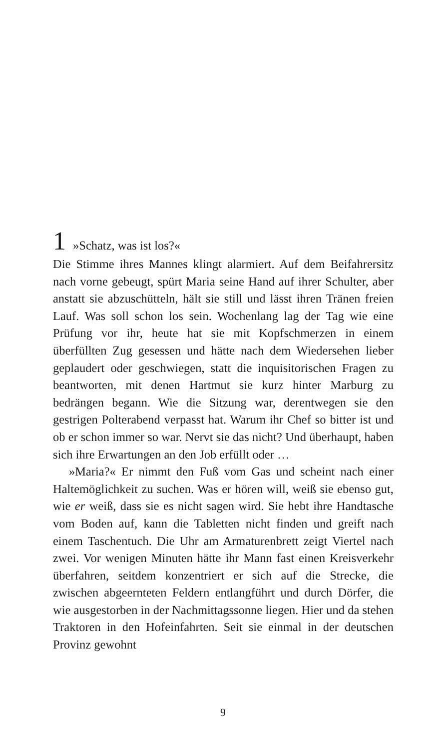1 »Schatz, was ist los?«
Die Stimme ihres Mannes klingt alarmiert. Auf dem Beifahrersitz nach vorne gebeugt, spürt Maria seine Hand auf ihrer Schulter, aber anstatt sie abzuschütteln, hält sie still und lässt ihren Tränen freien Lauf. Was soll schon los sein. Wochenlang lag der Tag wie eine Prüfung vor ihr, heute hat sie mit Kopfschmerzen in einem überfüllten Zug gesessen und hätte nach dem Wiedersehen lieber geplaudert oder geschwiegen, statt die inquisitorischen Fragen zu beantworten, mit denen Hartmut sie kurz hinter Marburg zu bedrängen begann. Wie die Sitzung war, derentwegen sie den gestrigen Polterabend verpasst hat. Warum ihr Chef so bitter ist und ob er schon immer so war. Nervt sie das nicht? Und überhaupt, haben sich ihre Erwartungen an den Job erfüllt oder …
»Maria?« Er nimmt den Fuß vom Gas und scheint nach einer Haltemöglichkeit zu suchen. Was er hören will, weiß sie ebenso gut, wie er weiß, dass sie es nicht sagen wird. Sie hebt ihre Handtasche vom Boden auf, kann die Tabletten nicht finden und greift nach einem Taschentuch. Die Uhr am Armaturenbrett zeigt Viertel nach zwei. Vor wenigen Minuten hätte ihr Mann fast einen Kreisverkehr überfahren, seitdem konzentriert er sich auf die Strecke, die zwischen abgeernteten Feldern entlangführt und durch Dörfer, die wie ausgestorben in der Nachmittagssonne liegen. Hier und da stehen Traktoren in den Hofeinfahrten. Seit sie einmal in der deutschen Provinz gewohnt
9